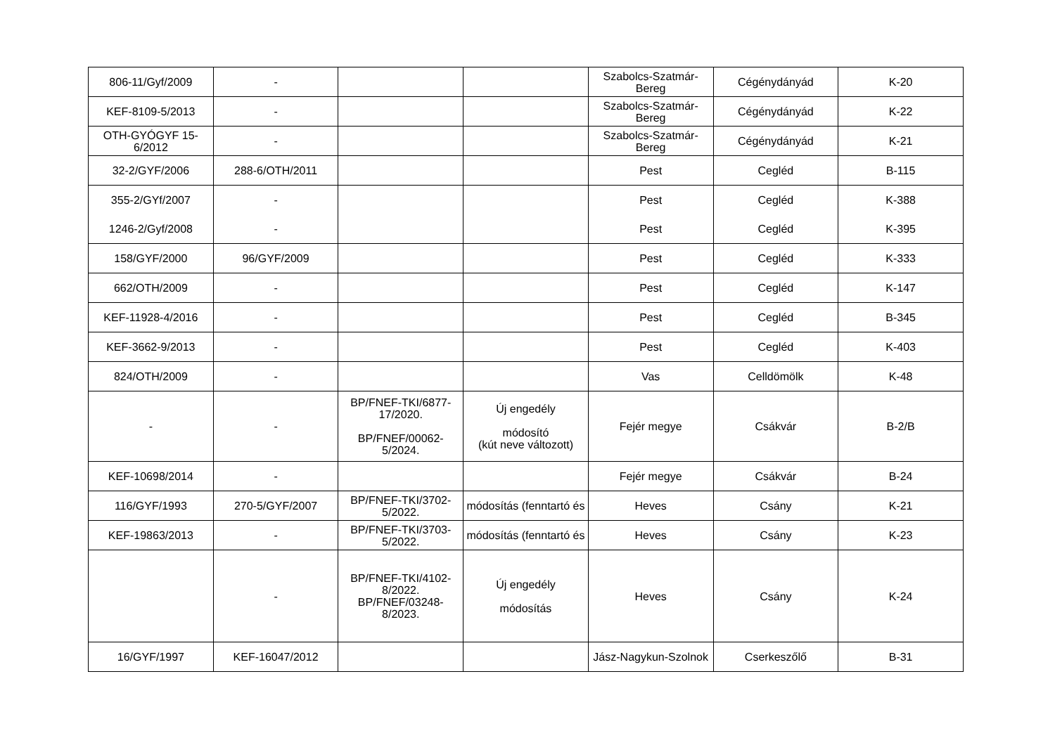| 806-11/Gyf/2009 | - | | | Szabolcs-Szatmár-Bereg | Cégénydányád | K-20 |
| KEF-8109-5/2013 | - | | | Szabolcs-Szatmár-Bereg | Cégénydányád | K-22 |
| OTH-GYÓGYF 15-6/2012 | - | | | Szabolcs-Szatmár-Bereg | Cégénydányád | K-21 |
| 32-2/GYF/2006 | 288-6/OTH/2011 | | | Pest | Cegléd | B-115 |
| 355-2/GYf/2007 | - | | | Pest | Cegléd | K-388 |
| 1246-2/Gyf/2008 | - | | | Pest | Cegléd | K-395 |
| 158/GYF/2000 | 96/GYF/2009 | | | Pest | Cegléd | K-333 |
| 662/OTH/2009 | - | | | Pest | Cegléd | K-147 |
| KEF-11928-4/2016 | - | | | Pest | Cegléd | B-345 |
| KEF-3662-9/2013 | - | | | Pest | Cegléd | K-403 |
| 824/OTH/2009 | - | | | Vas | Celldömölk | K-48 |
| - | - | BP/FNEF-TKI/6877-17/2020. BP/FNEF/00062-5/2024. | Új engedély módosító (kút neve változott) | Fejér megye | Csákvár | B-2/B |
| KEF-10698/2014 | - | | | Fejér megye | Csákvár | B-24 |
| 116/GYF/1993 | 270-5/GYF/2007 | BP/FNEF-TKI/3702-5/2022. | módosítás (fenntartó és | Heves | Csány | K-21 |
| KEF-19863/2013 | - | BP/FNEF-TKI/3703-5/2022. | módosítás (fenntartó és | Heves | Csány | K-23 |
| | - | BP/FNEF-TKI/4102-8/2022. BP/FNEF/03248-8/2023. | Új engedély módosítás | Heves | Csány | K-24 |
| 16/GYF/1997 | KEF-16047/2012 | | | Jász-Nagykun-Szolnok | Cserkeszőlő | B-31 |